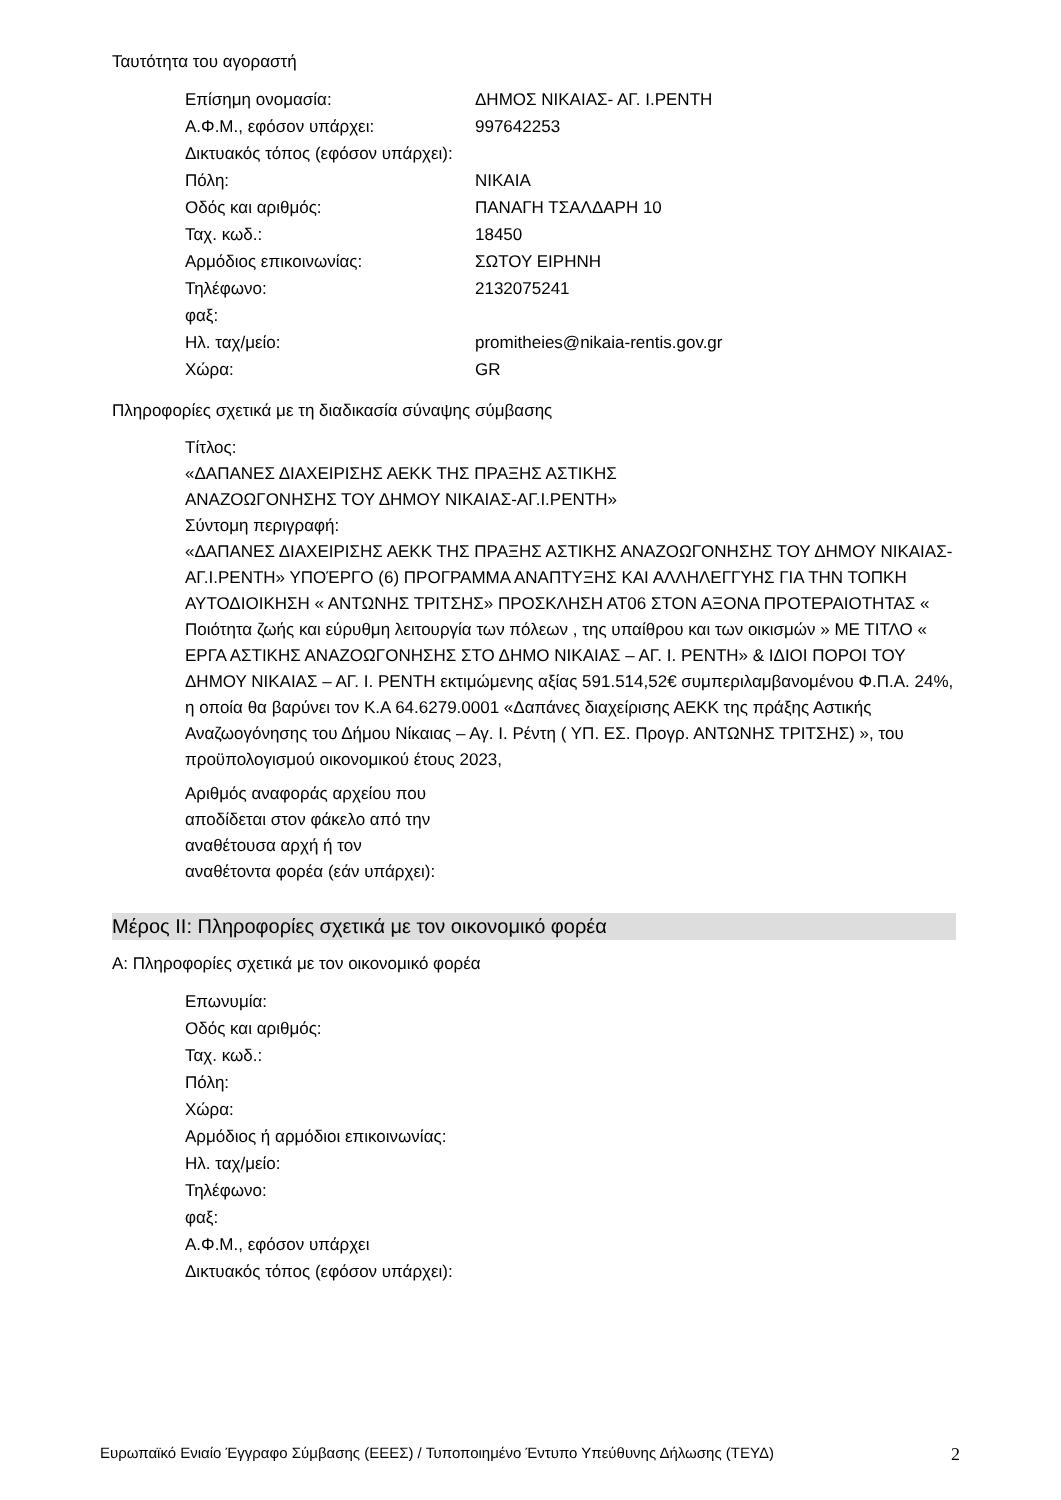Ταυτότητα του αγοραστή
Επίσημη ονομασία: ΔΗΜΟΣ ΝΙΚΑΙΑΣ- ΑΓ. Ι.ΡΕΝΤΗ
Α.Φ.Μ., εφόσον υπάρχει: 997642253
Δικτυακός τόπος (εφόσον υπάρχει):
Πόλη: ΝΙΚΑΙΑ
Οδός και αριθμός: ΠΑΝΑΓΗ ΤΣΑΛΔΑΡΗ 10
Ταχ. κωδ.: 18450
Αρμόδιος επικοινωνίας: ΣΩΤΟΥ ΕΙΡΗΝΗ
Τηλέφωνο: 2132075241
φαξ:
Ηλ. ταχ/μείο: promitheies@nikaia-rentis.gov.gr
Χώρα: GR
Πληροφορίες σχετικά με τη διαδικασία σύναψης σύμβασης
Τίτλος:
«ΔΑΠΑΝΕΣ ΔΙΑΧΕΙΡΙΣΗΣ ΑΕΚΚ ΤΗΣ ΠΡΑΞΗΣ ΑΣΤΙΚΗΣ
ΑΝΑΖΟΩΓΟΝΗΣΗΣ ΤΟΥ ΔΗΜΟΥ ΝΙΚΑΙΑΣ-ΑΓ.Ι.ΡΕΝΤΗ»
Σύντομη περιγραφή:
«ΔΑΠΑΝΕΣ ΔΙΑΧΕΙΡΙΣΗΣ ΑΕΚΚ ΤΗΣ ΠΡΑΞΗΣ ΑΣΤΙΚΗΣ ΑΝΑΖΟΩΓΟΝΗΣΗΣ ΤΟΥ ΔΗΜΟΥ ΝΙΚΑΙΑΣ-ΑΓ.Ι.ΡΕΝΤΗ» ΥΠΟΈΡΓΟ (6) ΠΡΟΓΡΑΜΜΑ ΑΝΑΠΤΥΞΗΣ ΚΑΙ ΑΛΛΗΛΕΓΓΥΗΣ ΓΙΑ ΤΗΝ ΤΟΠΚΗ ΑΥΤΟΔΙΟΙΚΗΣΗ « ΑΝΤΩΝΗΣ ΤΡΙΤΣΗΣ» ΠΡΟΣΚΛΗΣΗ ΑΤ06 ΣΤΟΝ ΑΞΟΝΑ ΠΡΟΤΕΡΑΙΟΤΗΤΑΣ « Ποιότητα ζωής και εύρυθμη λειτουργία των πόλεων , της υπαίθρου και των οικισμών » ΜΕ ΤΙΤΛΟ « ΕΡΓΑ ΑΣΤΙΚΗΣ ΑΝΑΖΟΩΓΟΝΗΣΗΣ ΣΤΟ ΔΗΜΟ ΝΙΚΑΙΑΣ – ΑΓ. Ι. ΡΕΝΤΗ» & ΙΔΙΟΙ ΠΟΡΟΙ ΤΟΥ ΔΗΜΟΥ ΝΙΚΑΙΑΣ – ΑΓ. Ι. ΡΕΝΤΗ εκτιμώμενης αξίας 591.514,52€ συμπεριλαμβανομένου Φ.Π.Α. 24%, η οποία θα βαρύνει τον Κ.Α 64.6279.0001 «Δαπάνες διαχείρισης ΑΕΚΚ της πράξης Αστικής Αναζωογόνησης του Δήμου Νίκαιας – Αγ. Ι. Ρέντη ( ΥΠ. ΕΣ. Προγρ. ΑΝΤΩΝΗΣ ΤΡΙΤΣΗΣ) », του προϋπολογισμού οικονομικού έτους 2023,
Αριθμός αναφοράς αρχείου που αποδίδεται στον φάκελο από την αναθέτουσα αρχή ή τον αναθέτοντα φορέα (εάν υπάρχει):
Μέρος ΙΙ: Πληροφορίες σχετικά με τον οικονομικό φορέα
Α: Πληροφορίες σχετικά με τον οικονομικό φορέα
Επωνυμία:
Οδός και αριθμός:
Ταχ. κωδ.:
Πόλη:
Χώρα:
Αρμόδιος ή αρμόδιοι επικοινωνίας:
Ηλ. ταχ/μείο:
Τηλέφωνο:
φαξ:
Α.Φ.Μ., εφόσον υπάρχει
Δικτυακός τόπος (εφόσον υπάρχει):
Ευρωπαϊκό Ενιαίο Έγγραφο Σύμβασης (ΕΕΕΣ) / Τυποποιημένο Έντυπο Υπεύθυνης Δήλωσης (ΤΕΥΔ) 2